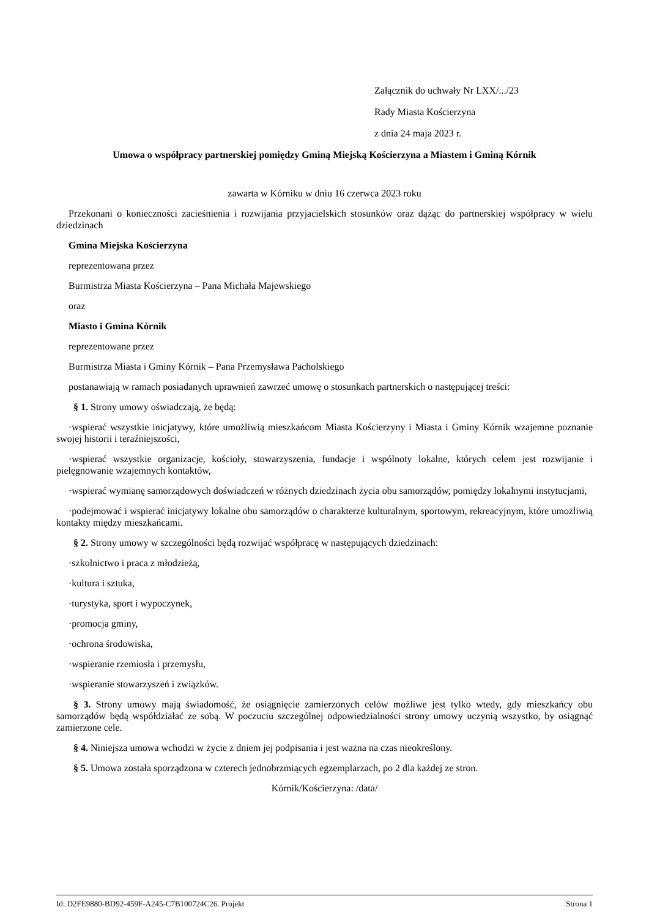Załącznik do uchwały Nr LXX/.../23
Rady Miasta Kościerzyna
z dnia 24 maja 2023 r.
Umowa o współpracy partnerskiej pomiędzy Gminą Miejską Kościerzyna a Miastem i Gminą Kórnik
zawarta w Kórniku w dniu 16 czerwca 2023 roku
Przekonani o konieczności zacieśnienia i rozwijania przyjacielskich stosunków oraz dążąc do partnerskiej współpracy w wielu dziedzinach
Gmina Miejska Kościerzyna
reprezentowana przez
Burmistrza Miasta Kościerzyna – Pana Michała Majewskiego
oraz
Miasto i Gmina Kórnik
reprezentowane przez
Burmistrza Miasta i Gminy Kórnik – Pana Przemysława Pacholskiego
postanawiają w ramach posiadanych uprawnień zawrzeć umowę o stosunkach partnerskich o następującej treści:
§ 1. Strony umowy oświadczają, że będą:
·wspierać wszystkie inicjatywy, które umożliwią mieszkańcom Miasta Kościerzyny i Miasta i Gminy Kórnik wzajemne poznanie swojej historii i teraźniejszości,
·wspierać wszystkie organizacje, kościoły, stowarzyszenia, fundacje i wspólnoty lokalne, których celem jest rozwijanie i pielęgnowanie wzajemnych kontaktów,
·wspierać wymianę samorządowych doświadczeń w różnych dziedzinach życia obu samorządów, pomiędzy lokalnymi instytucjami,
·podejmować i wspierać inicjatywy lokalne obu samorządów o charakterze kulturalnym, sportowym, rekreacyjnym, które umożliwią kontakty między mieszkańcami.
§ 2. Strony umowy w szczególności będą rozwijać współpracę w następujących dziedzinach:
·szkolnictwo i praca z młodzieżą,
·kultura i sztuka,
·turystyka, sport i wypoczynek,
·promocja gminy,
·ochrona środowiska,
·wspieranie rzemiosła i przemysłu,
·wspieranie stowarzyszeń i związków.
§ 3. Strony umowy mają świadomość, że osiągnięcie zamierzonych celów możliwe jest tylko wtedy, gdy mieszkańcy obu samorządów będą współdziałać ze sobą. W poczuciu szczególnej odpowiedzialności strony umowy uczynią wszystko, by osiągnąć zamierzone cele.
§ 4. Niniejsza umowa wchodzi w życie z dniem jej podpisania i jest ważna na czas nieokreślony.
§ 5. Umowa została sporządzona w czterech jednobrzmiących egzemplarzach, po 2 dla każdej ze stron.
Kórnik/Kościerzyna: /data/
Id: D2FE9880-BD92-459F-A245-C7B100724C26. Projekt Strona 1